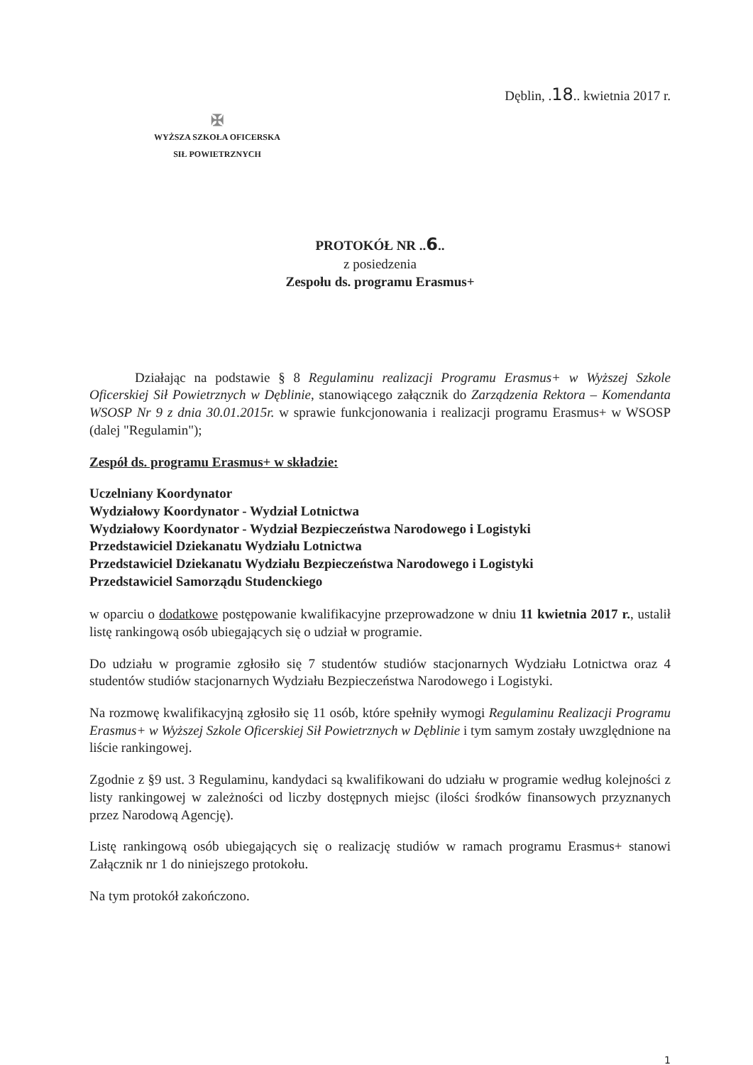Dęblin, .18.. kwietnia 2017 r.
✠
WYŻSZA SZKOŁA OFICERSKA
SIŁ POWIETRZNYCH
PROTOKÓŁ NR ..6..
z posiedzenia
Zespołu ds. programu Erasmus+
Działając na podstawie § 8 Regulaminu realizacji Programu Erasmus+ w Wyższej Szkole Oficerskiej Sił Powietrznych w Dęblinie, stanowiącego załącznik do Zarządzenia Rektora – Komendanta WSOSP Nr 9 z dnia 30.01.2015r. w sprawie funkcjonowania i realizacji programu Erasmus+ w WSOSP (dalej "Regulamin");
Zespół ds. programu Erasmus+ w składzie:
Uczelniany Koordynator
Wydziałowy Koordynator - Wydział Lotnictwa
Wydziałowy Koordynator - Wydział Bezpieczeństwa Narodowego i Logistyki
Przedstawiciel Dziekanatu Wydziału Lotnictwa
Przedstawiciel Dziekanatu Wydziału Bezpieczeństwa Narodowego i Logistyki
Przedstawiciel Samorządu Studenckiego
w oparciu o dodatkowe postępowanie kwalifikacyjne przeprowadzone w dniu 11 kwietnia 2017 r., ustalił listę rankingową osób ubiegających się o udział w programie.
Do udziału w programie zgłosiło się 7 studentów studiów stacjonarnych Wydziału Lotnictwa oraz 4 studentów studiów stacjonarnych Wydziału Bezpieczeństwa Narodowego i Logistyki.
Na rozmowę kwalifikacyjną zgłosiło się 11 osób, które spełniły wymogi Regulaminu Realizacji Programu Erasmus+ w Wyższej Szkole Oficerskiej Sił Powietrznych w Dęblinie i tym samym zostały uwzględnione na liście rankingowej.
Zgodnie z §9 ust. 3 Regulaminu, kandydaci są kwalifikowani do udziału w programie według kolejności z listy rankingowej w zależności od liczby dostępnych miejsc (ilości środków finansowych przyznanych przez Narodową Agencję).
Listę rankingową osób ubiegających się o realizację studiów w ramach programu Erasmus+ stanowi Załącznik nr 1 do niniejszego protokołu.
Na tym protokół zakończono.
1